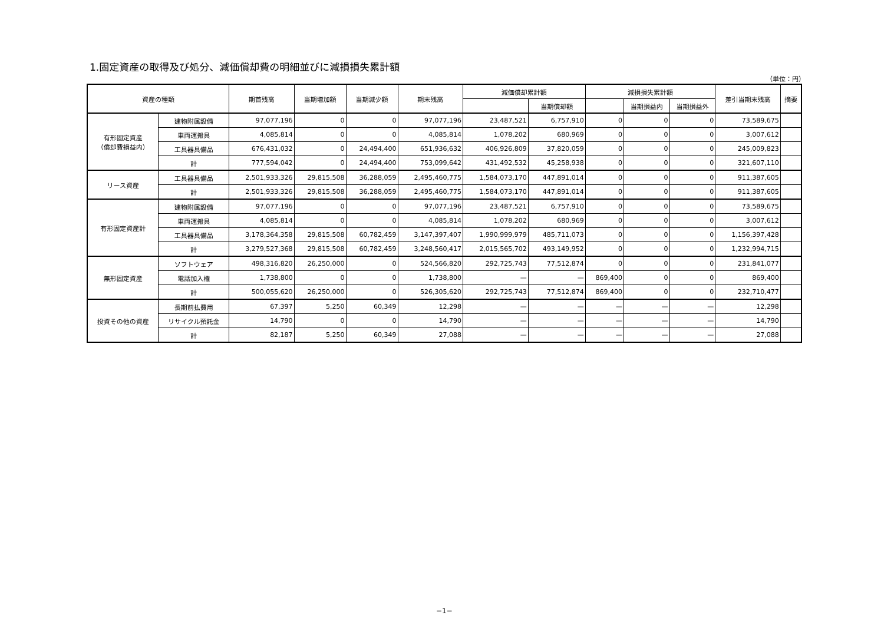1.固定資産の取得及び処分、減価償却費の明細並びに減損損失累計額
（単位：円）
| 資産の種類 | | 期首残高 | 当期増加額 | 当期減少額 | 期末残高 | 減価償却累計額 | | 減損損失累計額 | | | 差引当期末残高 | 摘要 |
| --- | --- | --- | --- | --- | --- | --- | --- | --- | --- | --- | --- | --- |
| | | | | | | | 当期償却額 | | 当期損益内 | 当期損益外 | | |
| 有形固定資産 （償却費損益内） | 建物附属設備 | 97,077,196 | 0 | 0 | 97,077,196 | 23,487,521 | 6,757,910 | 0 | 0 | 0 | 73,589,675 | |
| | 車両運搬具 | 4,085,814 | 0 | 0 | 4,085,814 | 1,078,202 | 680,969 | 0 | 0 | 0 | 3,007,612 | |
| | 工具器具備品 | 676,431,032 | 0 | 24,494,400 | 651,936,632 | 406,926,809 | 37,820,059 | 0 | 0 | 0 | 245,009,823 | |
| | 計 | 777,594,042 | 0 | 24,494,400 | 753,099,642 | 431,492,532 | 45,258,938 | 0 | 0 | 0 | 321,607,110 | |
| リース資産 | 工具器具備品 | 2,501,933,326 | 29,815,508 | 36,288,059 | 2,495,460,775 | 1,584,073,170 | 447,891,014 | 0 | 0 | 0 | 911,387,605 | |
| | 計 | 2,501,933,326 | 29,815,508 | 36,288,059 | 2,495,460,775 | 1,584,073,170 | 447,891,014 | 0 | 0 | 0 | 911,387,605 | |
| 有形固定資産計 | 建物附属設備 | 97,077,196 | 0 | 0 | 97,077,196 | 23,487,521 | 6,757,910 | 0 | 0 | 0 | 73,589,675 | |
| | 車両運搬具 | 4,085,814 | 0 | 0 | 4,085,814 | 1,078,202 | 680,969 | 0 | 0 | 0 | 3,007,612 | |
| | 工具器具備品 | 3,178,364,358 | 29,815,508 | 60,782,459 | 3,147,397,407 | 1,990,999,979 | 485,711,073 | 0 | 0 | 0 | 1,156,397,428 | |
| | 計 | 3,279,527,368 | 29,815,508 | 60,782,459 | 3,248,560,417 | 2,015,565,702 | 493,149,952 | 0 | 0 | 0 | 1,232,994,715 | |
| 無形固定資産 | ソフトウェア | 498,316,820 | 26,250,000 | 0 | 524,566,820 | 292,725,743 | 77,512,874 | 0 | 0 | 0 | 231,841,077 | |
| | 電話加入権 | 1,738,800 | 0 | 0 | 1,738,800 | — | — | 869,400 | 0 | 0 | 869,400 | |
| | 計 | 500,055,620 | 26,250,000 | 0 | 526,305,620 | 292,725,743 | 77,512,874 | 869,400 | 0 | 0 | 232,710,477 | |
| 投資その他の資産 | 長期前払費用 | 67,397 | 5,250 | 60,349 | 12,298 | — | — | — | — | — | 12,298 | |
| | リサイクル預託金 | 14,790 | 0 | 0 | 14,790 | — | — | — | — | — | 14,790 | |
| | 計 | 82,187 | 5,250 | 60,349 | 27,088 | — | — | — | — | — | 27,088 | |
−1−